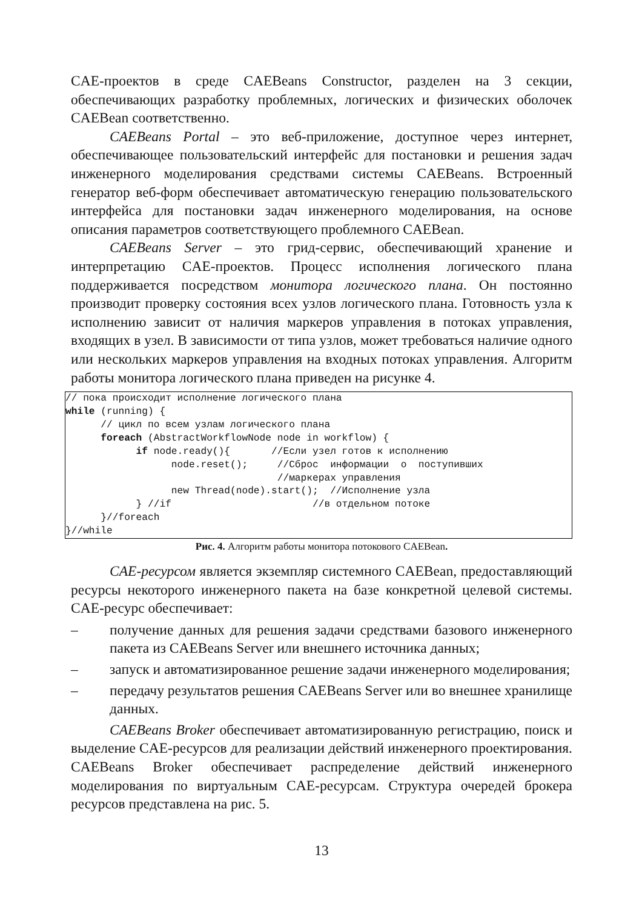CAE-проектов в среде CAEBeans Constructor, разделен на 3 секции, обеспечивающих разработку проблемных, логических и физических оболочек CAEBean соответственно.
CAEBeans Portal – это веб-приложение, доступное через интернет, обеспечивающее пользовательский интерфейс для постановки и решения задач инженерного моделирования средствами системы CAEBeans. Встроенный генератор веб-форм обеспечивает автоматическую генерацию пользовательского интерфейса для постановки задач инженерного моделирования, на основе описания параметров соответствующего проблемного CAEBean.
CAEBeans Server – это грид-сервис, обеспечивающий хранение и интерпретацию CAE-проектов. Процесс исполнения логического плана поддерживается посредством монитора логического плана. Он постоянно производит проверку состояния всех узлов логического плана. Готовность узла к исполнению зависит от наличия маркеров управления в потоках управления, входящих в узел. В зависимости от типа узлов, может требоваться наличие одного или нескольких маркеров управления на входных потоках управления. Алгоритм работы монитора логического плана приведен на рисунке 4.
// пока происходит исполнение логического плана
while (running) {
      // цикл по всем узлам логического плана
      foreach (AbstractWorkflowNode node in workflow) {
            if node.ready(){       //Если узел готов к исполнению
                  node.reset();     //Сброс  информации  о  поступивших
                                    //маркерах управления
                  new Thread(node).start();  //Исполнение узла
            } //if                        //в отдельном потоке
      }//foreach
}//while
Рис. 4. Алгоритм работы монитора потокового CAEBean.
CAE-ресурсом является экземпляр системного CAEBean, предоставляющий ресурсы некоторого инженерного пакета на базе конкретной целевой системы. CAE-ресурс обеспечивает:
– получение данных для решения задачи средствами базового инженерного пакета из CAEBeans Server или внешнего источника данных;
– запуск и автоматизированное решение задачи инженерного моделирования;
– передачу результатов решения CAEBeans Server или во внешнее хранилище данных.
CAEBeans Broker обеспечивает автоматизированную регистрацию, поиск и выделение CAE-ресурсов для реализации действий инженерного проектирования. CAEBeans Broker обеспечивает распределение действий инженерного моделирования по виртуальным CAE-ресурсам. Структура очередей брокера ресурсов представлена на рис. 5.
13